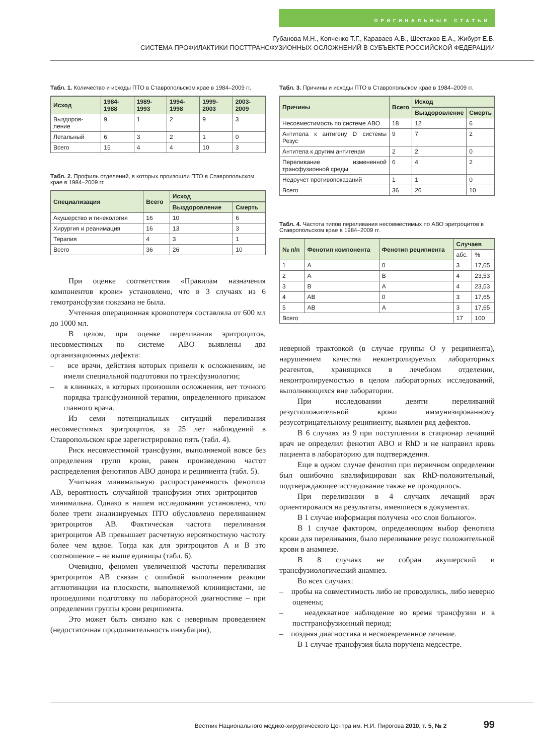ОРИГИНАЛЬНЫЕ СТАТЬИ
Губанова М.Н., Копченко Т.Г., Караваев А.В., Шестаков Е.А., Жибурт Е.Б.
СИСТЕМА ПРОФИЛАКТИКИ ПОСТТРАНСФУЗИОННЫХ ОСЛОЖНЕНИЙ В СУБЪЕКТЕ РОССИЙСКОЙ ФЕДЕРАЦИИ
Табл. 1. Количество и исходы ПТО в Ставропольском крае в 1984–2009 гг.
| Исход | 1984-1988 | 1989-1993 | 1994-1998 | 1999-2003 | 2003-2009 |
| --- | --- | --- | --- | --- | --- |
| Выздоров-ление | 9 | 1 | 2 | 9 | 3 |
| Летальный | 6 | 3 | 2 | 1 | 0 |
| Всего | 15 | 4 | 4 | 10 | 3 |
Табл. 2. Профиль отделений, в которых произошли ПТО в Ставропольском крае в 1984–2009 гг.
| Специализация | Всего | Исход | |
| --- | --- | --- | --- |
| | | Выздоровление | Смерть |
| Акушерство и гинекология | 16 | 10 | 6 |
| Хирургия и реанимация | 16 | 13 | 3 |
| Терапия | 4 | 3 | 1 |
| Всего | 36 | 26 | 10 |
При оценке соответствия «Правилам назначения компонентов крови» установлено, что в 3 случаях из 6 гемотрансфузия показана не была.
Учтенная операционная кровопотеря составляла от 600 мл до 1000 мл.
В целом, при оценке переливания эритроцитов, несовместимых по системе АВО выявлены два организационных дефекта:
– все врачи, действия которых привели к осложнениям, не имели специальной подготовки по трансфузиологии;
– в клиниках, в которых произошли осложнения, нет точного порядка трансфузионной терапии, определенного приказом главного врача.
Из семи потенциальных ситуаций переливания несовместимых эритроцитов, за 25 лет наблюдений в Ставропольском крае зарегистрировано пять (табл. 4).
Риск несовместимой трансфузии, выполняемой вовсе без определения групп крови, равен произведению частот распределения фенотипов АВО донора и реципиента (табл. 5).
Учитывая минимальную распространенность фенотипа АВ, вероятность случайной трансфузии этих эритроцитов – минимальна. Однако в нашем исследовании установлено, что более трети анализируемых ПТО обусловлено переливанием эритроцитов АВ. Фактическая частота переливания эритроцитов АВ превышает расчетную вероятностную частоту более чем вдвое. Тогда как для эритроцитов А и В это соотношение – не выше единицы (табл. 6).
Очевидно, феномен увеличенной частоты переливания эритроцитов АВ связан с ошибкой выполнения реакции агглютинации на плоскости, выполняемой клиницистами, не прошедшими подготовку по лабораторной диагностике – при определении группы крови реципиента.
Это может быть связано как с неверным проведением (недостаточная продолжительность инкубации),
Табл. 3. Причины и исходы ПТО в Ставропольском крае в 1984–2009 гг.
| Причины | Всего | Исход | |
| --- | --- | --- | --- |
| | | Выздоровление | Смерть |
| Несовместимость по системе АВО | 18 | 12 | 6 |
| Антитела к антигену D системы Резус | 9 | 7 | 2 |
| Антитела к другим антигенам | 2 | 2 | 0 |
| Переливание измененной трансфузионной среды | 6 | 4 | 2 |
| Недоучет противопоказаний | 1 | 1 | 0 |
| Всего | 36 | 26 | 10 |
Табл. 4. Частота типов переливания несовместимых по АВО эритроцитов в Ставропольском крае в 1984–2009 гг.
| № п/п | Фенотип компонента | Фенотип реципиента | Случаев | |
| --- | --- | --- | --- | --- |
| | | | абс. | % |
| 1 | А | 0 | 3 | 17,65 |
| 2 | А | В | 4 | 23,53 |
| 3 | В | А | 4 | 23,53 |
| 4 | АВ | 0 | 3 | 17,65 |
| 5 | АВ | А | 3 | 17,65 |
| Всего | | | 17 | 100 |
неверной трактовкой (в случае группы О у реципиента), нарушением качества неконтролируемых лабораторных реагентов, хранящихся в лечебном отделении, неконтролируемостью в целом лабораторных исследований, выполняющихся вне лаборатории.
При исследовании девяти переливаний резусположительной крови иммунизированному резусотрицательному реципиенту, выявлен ряд дефектов.
В 6 случаях из 9 при поступлении в стационар лечащий врач не определил фенотип АВО и RhD и не направил кровь пациента в лабораторию для подтверждения.
Еще в одном случае фенотип при первичном определении был ошибочно квалифицирован как RhD-положительный, подтверждающее исследование также не проводилось.
При переливании в 4 случаях лечащий врач ориентировался на результаты, имевшиеся в документах.
В 1 случае информация получена «со слов больного».
В 1 случае фактором, определяющим выбор фенотипа крови для переливания, было переливание резус положительной крови в анамнезе.
В 8 случаях не собран акушерский и трансфузиологический анамнез.
Во всех случаях:
– пробы на совместимость либо не проводились, либо неверно оценены;
– неадекватное наблюдение во время трансфузии и в посттрансфузионный период;
– поздняя диагностика и несвоевременное лечение.
В 1 случае трансфузия была поручена медсестре.
Вестник Национального медико-хирургического Центра им. Н.И. Пирогова 2010, т. 5, № 2 99